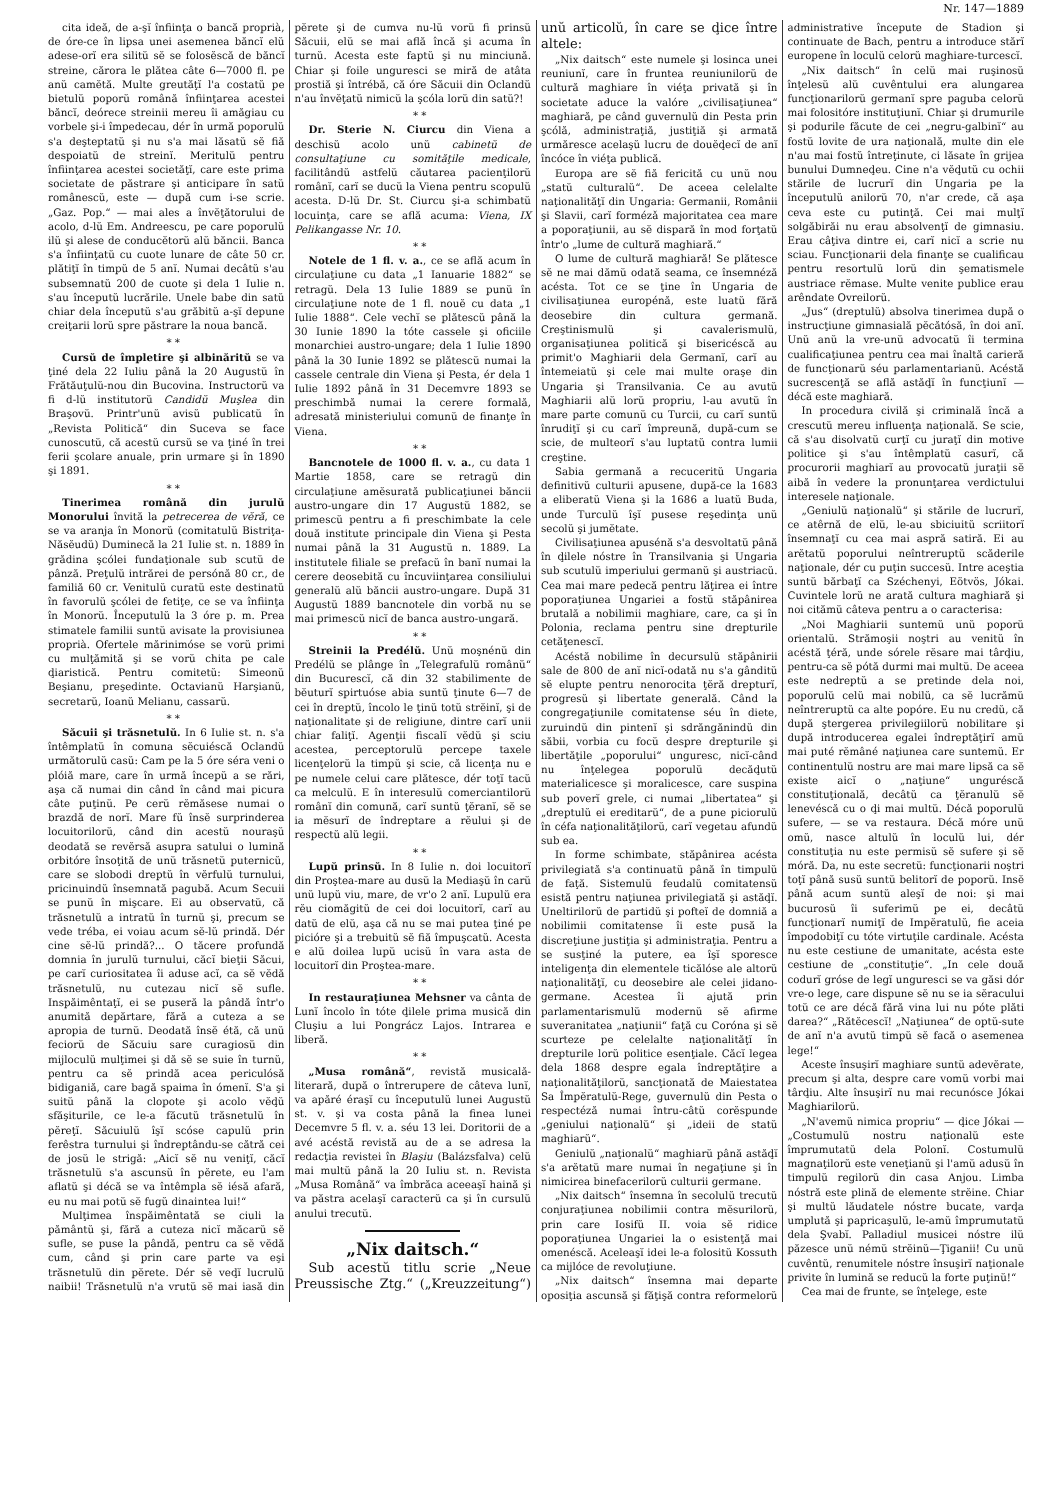Nr. 147—1889
cita ideă, de a-şĭ înfiinţa o bancă proprià, de óre-ce în lipsa unei asemenea băncĭ elŭ adese-orĭ era silitŭ sĕ se folosĕscă de băncĭ streine, cărora le plătea câte 6—7000 fl. pe anŭ camĕtă. Multe greutăţĭ l'a costatŭ pe bietulŭ poporŭ română înfiinţarea acestei băncĭ, deórece streinii mereu îi amăgiau cu vorbele şi-i împedecau, dér în urmă poporulŭ s'a deşteptatŭ şi nu s'a mai lăsatŭ sĕ fiă despoiatŭ de streinĭ. Meritulŭ pentru înfiinţarea acestei societăţĭ, care este prima societate de păstrare şi anticipare în satŭ românescŭ, este — după cum i-se scrie. „Gaz. Pop.“ — mai ales a învĕţătorului de acolo, d-lŭ Em. Andreescu, pe care poporulŭ ilŭ şi alese de conducĕtorŭ alŭ băncii. Banca s'a înfiinţatŭ cu cuote lunare de câte 50 cr. plătiţĭ în timpŭ de 5 anĭ. Numai decâtŭ s'au subsemnatŭ 200 de cuote şi dela 1 Iulie n. s'au începutŭ lucrările. Unele babe din satŭ chiar dela începutŭ s'au grăbitŭ a-şĭ depune creiţarii lorŭ spre păstrare la noua bancă.
* *
Cursŭ de împletire şi albinăritŭ se va ţiné dela 22 Iuliu până la 20 Augustŭ în Frătăuţulŭ-nou din Bucovina. Instructorŭ va fi d-lŭ institutorŭ Candidŭ Muşlea din Braşovŭ. Printr'unŭ avisŭ publicatŭ în „Revista Politică“ din Suceva se face cunoscutŭ, că acestŭ cursŭ se va ţiné în trei ferii şcolare anuale, prin urmare şi în 1890 şi 1891.
* *
Tinerimea română din jurulŭ Monorului învită la petrecerea de vĕră, ce se va aranja în Monorŭ (comitatulŭ Bistriţa-Năsĕudŭ) Duminecă la 21 Iulie st. n. 1889 în grădina şcólei fundaţionale sub scutŭ de pânză. Preţulŭ intrărei de persónă 80 cr., de familiă 60 cr. Venitulŭ curatŭ este destinatŭ în favorulŭ şcólei de fetiţe, ce se va înfiinţa în Monorŭ. Începutulŭ la 3 óre p. m. Prea stimatele familii suntŭ avisate la provisiunea proprià. Ofertele mărinimóse se vorŭ primi cu mulţămită şi se vorŭ chita pe cale ḑiaristică. Pentru comitetŭ: Simeonŭ Beşianu, preşedinte. Octavianŭ Harşianŭ, secretarŭ, Ioanŭ Melianu, cassarŭ.
* *
Săcuii şi trăsnetulŭ. In 6 Iulie st. n. s'a întêmplatŭ în comuna sĕcuiéscă Oclandŭ următorulŭ casŭ: Cam pe la 5 óre séra veni o plóiă mare, care în urmă începŭ a se rări, aşa că numai din când în când mai picura câte puţinŭ. Pe cerŭ rĕmăsese numai o brazdă de norĭ. Mare fŭ însĕ surprinderea locuitorilorŭ, când din acestŭ nouraşŭ deodată se revĕrsă asupra satului o lumină orbitóre însoţită de unŭ trăsnetŭ puternicŭ, care se slobodi dreptŭ în vĕrfulŭ turnului, pricinuindŭ însemnată pagubă. Acum Secuii se punŭ în mişcare. Ei au observatŭ, că trăsnetulŭ a intratŭ în turnŭ şi, precum se vede tréba, ei voiau acum sĕ-lŭ prindă. Dér cine sĕ-lŭ prindă?... O tăcere profundă domnia în jurulŭ turnului, căcĭ bieţii Săcui, pe carĭ curiositatea îi aduse acĭ, ca sĕ vĕdă trăsnetulŭ, nu cutezau nicĭ sĕ sufle. Inspăimêntaţĭ, ei se puseră la pândă într'o anumită depărtare, fără a cuteza a se apropia de turnŭ. Deodată însĕ étă, că unŭ feciorŭ de Săcuiu sare curagiosŭ din mijloculŭ mulţimei şi dă sĕ se suie în turnŭ, pentru ca sĕ prindă acea periculósă bidiganiă, care bagă spaima în ómenĭ. S'a şi suitŭ până la clopote şi acolo vĕḑŭ sfăşiturile, ce le-a făcutŭ trăsnetulŭ în pĕreţĭ. Săcuiulŭ îşĭ scóse capulŭ prin ferêstra turnului şi îndreptându-se cătră cei de josŭ le strigă: „Aicĭ sĕ nu veniţĭ, căcĭ trăsnetulŭ s'a ascunsŭ în pĕrete, eu l'am aflatŭ şi décă se va întêmpla sĕ iésă afară, eu nu mai potŭ sĕ fugŭ dinaintea lui!“
Mulţimea înspăimêntată se ciuli la pământŭ şi, fără a cuteza nicĭ măcarŭ sĕ sufle, se puse la pândă, pentru ca sĕ vĕdă cum, când şi prin care parte va eşi trăsnetulŭ din pĕrete. Dér sĕ veḑĭ lucrulŭ naibii! Trăsnetulŭ n'a vrutŭ sĕ mai iasă din pĕrete şi de cumva nu-lŭ vorŭ fi prinsŭ Săcuii, elŭ se mai află încă şi acuma în turnŭ. Acesta este faptŭ şi nu minciună. Chiar şi foile unguresci se miră de atâta prostiă şi întrébă, că óre Săcuii din Oclandŭ n'au învĕţatŭ nimicŭ la şcóla lorŭ din satŭ?!
* *
Dr. Sterie N. Ciurcu din Viena a deschisŭ acolo unŭ cabinetŭ de consultaţiune cu somităţile medicale, facilitândŭ astfelŭ căutarea pacienţilorŭ românĭ, carĭ se ducŭ la Viena pentru scopulŭ acesta. D-lŭ Dr. St. Ciurcu şi-a schimbatŭ locuinţa, care se află acuma: Viena, IX Pelikangasse Nr. 10.
* *
Notele de 1 fl. v. a., ce se află acum în circulaţiune cu data „1 Ianuarie 1882“ se retragŭ. Dela 13 Iulie 1889 se punŭ în circulaţiune note de 1 fl. nouĕ cu data „1 Iulie 1888“. Cele vechĭ se plătescŭ până la 30 Iunie 1890 la tóte cassele şi oficiile monarchiei austro-ungare; dela 1 Iulie 1890 până la 30 Iunie 1892 se plătescŭ numai la cassele centrale din Viena şi Pesta, ér dela 1 Iulie 1892 până în 31 Decemvre 1893 se preschimbă numai la cerere formală, adresată ministeriului comunŭ de finanţe în Viena.
* *
Bancnotele de 1000 fl. v. a., cu data 1 Martie 1858, care se retragŭ din circulaţiune amĕsurată publicaţiunei băncii austro-ungare din 17 Augustŭ 1882, se primescŭ pentru a fi preschimbate la cele două institute principale din Viena şi Pesta numai până la 31 Augustŭ n. 1889. La institutele filiale se prefacŭ în banĭ numai la cerere deosebită cu încuviinţarea consiliului generalŭ alŭ băncii austro-ungare. După 31 Augustŭ 1889 bancnotele din vorbă nu se mai primescŭ nicĭ de banca austro-ungară.
* *
Streinii la Predélŭ. Unŭ moşnénŭ din Predélŭ se plânge în „Telegrafulŭ românŭ“ din Bucurescĭ, că din 32 stabilimente de bĕuturĭ spirtuóse abia suntŭ ţinute 6—7 de cei în dreptŭ, încolo le ţinŭ totŭ strĕinĭ, şi de naţionalitate şi de religiune, dintre carĭ unii chiar faliţĭ. Agenţii fiscalĭ vĕdŭ şi sciu acestea, perceptorulŭ percepe taxele licenţelorŭ la timpŭ şi scie, că licenţa nu e pe numele celui care plătesce, dér toţĭ tacŭ ca melculŭ. E în interesulŭ comerciantilorŭ românĭ din comună, carĭ suntŭ ţĕranĭ, sĕ se ia mĕsurĭ de îndreptare a rĕului şi de respectŭ alŭ legii.
* *
Lupŭ prinsŭ. In 8 Iulie n. doi locuitorĭ din Proştea-mare au dusŭ la Mediaşŭ în carŭ unŭ lupŭ viu, mare, de vr'o 2 anĭ. Lupulŭ era rĕu ciomăgitŭ de cei doi locuitorĭ, carĭ au datŭ de elŭ, aşa că nu se mai putea ţiné pe picióre şi a trebuitŭ sĕ fiă împuşcatŭ. Acesta e alŭ doilea lupŭ ucisŭ în vara asta de locuitorĭ din Proştea-mare.
* *
In restauraţiunea Mehsner va cânta de Lunĭ încolo în tóte ḑilele prima musică din Cluşiu a lui Pongrácz Lajos. Intrarea e liberă.
* *
„Musa română“, revistă musicală-literară, după o întrerupere de câteva lunĭ, va apăré éraşĭ cu începutulŭ lunei Augustŭ st. v. şi va costa până la finea lunei Decemvre 5 fl. v. a. séu 13 lei. Doritorii de a avé acéstă revistă au de a se adresa la redacţia revistei în Blaşiu (Balázsfalva) celŭ mai multŭ până la 20 Iuliu st. n. Revista „Musa Română“ va îmbrăca aceeaşĭ haină şi va păstra acelaşĭ caracterŭ ca şi în cursulŭ anului trecutŭ.
„Nix daitsch.“
Sub acestŭ titlu scrie „Neue Preussische Ztg.“ („Kreuzzeitung“) unŭ articolŭ, în care se ḑice între altele:
„Nix daitsch“ este numele şi losinca unei reuniunĭ, care în fruntea reuniunilorŭ de cultură maghiare în viéţa privată şi în societate aduce la valóre „civilisaţiunea“ maghiară, pe când guvernulŭ din Pesta prin şcólă, administraţiă, justiţiă şi armată urmăresce acelaşŭ lucru de douĕḑecĭ de anĭ încóce în viéţa publică.
Europa are sĕ fiă fericită cu unŭ nou „statŭ culturalŭ“. De aceea celelalte naţionalităţĭ din Ungaria: Germanii, Românii şi Slavii, carĭ formézǎ majoritatea cea mare a poporaţiunii, au sĕ dispară în mod forţatŭ într'o „lume de cultură maghiară.“
O lume de cultură maghiară! Se plătesce sĕ ne mai dămŭ odată seama, ce însemnéză acésta. Tot ce se ţine în Ungaria de civilisaţiunea europénă, este luatŭ fără deosebire din cultura germană. Creştinismulŭ şi cavalerismulŭ, organisaţiunea politică şi bisericéscă au primit'o Maghiarii dela Germanĭ, carĭ au întemeiatŭ şi cele mai multe oraşe din Ungaria şi Transilvania. Ce au avutŭ Maghiarii alŭ lorŭ propriu, l-au avutŭ în mare parte comunŭ cu Turcii, cu carĭ suntŭ înrudiţĭ şi cu carĭ împreună, după-cum se scie, de multeorĭ s'au luptatŭ contra lumii creştine.
Sabia germană a recuceritŭ Ungaria definitivŭ culturii apusene, după-ce la 1683 a eliberatŭ Viena şi la 1686 a luatŭ Buda, unde Turculŭ îşĭ pusese reşedinţa unŭ secolŭ şi jumĕtate.
Civilisaţiunea apusénă s'a desvoltatŭ până în ḑilele nóstre în Transilvania şi Ungaria sub scutulŭ imperiului germanŭ şi austriacŭ. Cea mai mare pedecă pentru lăţirea ei între poporaţiunea Ungariei a fostŭ stăpânirea brutală a nobilimii maghiare, care, ca şi în Polonia, reclama pentru sine drepturile cetăţenescĭ.
Acéstă nobilime în decursulŭ stăpânirii sale de 800 de anĭ nicĭ-odată nu s'a gânditŭ sĕ elupte pentru nenorocita ţĕră drepturĭ, progresŭ şi libertate generală. Când la congregaţiunile comitatense séu în diete, zuruindŭ din pintenĭ şi sdrăngănindŭ din săbii, vorbia cu focŭ despre drepturile şi libertăţile „poporului“ unguresc, nicĭ-când nu înţelegea poporulŭ decăḑutŭ materialicesce şi moralicesce, care suspina sub poverĭ grele, ci numai „libertatea“ şi „dreptulŭ ei ereditarŭ“, de a pune piciorulŭ în céfa naţionalităţilorŭ, carĭ vegetau afundŭ sub ea.
In forme schimbate, stăpânirea acésta privilegiată s'a continuatŭ până în timpulŭ de faţă. Sistemulŭ feudalŭ comitatensŭ esistă pentru naţiunea privilegiată şi astăḑĭ. Uneltirilorŭ de partidŭ şi pofteĭ de domniă a nobilimii comitatense îi este pusă la discreţiune justiţia şi administraţia. Pentru a se susţiné la putere, ea îşĭ sporesce inteligenţa din elementele ticălóse ale altorŭ naţionalităţĭ, cu deosebire ale celei jidano-germane. Acestea îi ajută prin parlamentarismulŭ modernŭ sĕ afirme suveranitatea „naţiunii“ faţă cu Coróna şi sĕ scurteze pe celelalte naţionalităţĭ în drepturile lorŭ politice esenţiale. Căcĭ legea dela 1868 despre egala îndreptăţire a naţionalităţilorŭ, sancţionată de Maiestatea Sa Împĕratulŭ-Rege, guvernulŭ din Pesta o respectéză numai întru-câtŭ corĕspunde „geniului naţionalŭ“ şi „ideii de statŭ maghiarŭ“.
Geniulŭ „naţionalŭ“ maghiarŭ până astăḑĭ s'a arĕtatŭ mare numai în negaţiune şi în nimicirea binefacerilorŭ culturii germane.
„Nix daitsch“ însemna în secolulŭ trecutŭ conjuraţiunea nobilimii contra mĕsurilorŭ, prin care Iosifŭ II. voia sĕ ridice poporaţiunea Ungariei la o esistenţă mai omenéscă. Aceleaşĭ idei le-a folositŭ Kossuth ca mijlóce de revoluţiune.
„Nix daitsch“ însemna mai departe oposiţia ascunsă şi făţişă contra reformelorŭ administrative începute de Stadion şi continuate de Bach, pentru a introduce stărĭ europene în loculŭ celorŭ maghiare-turcescĭ.
„Nix daitsch“ în celŭ mai ruşinosŭ înţelesŭ alŭ cuvêntului era alungarea funcţionarilorŭ germanĭ spre paguba celorŭ mai folositóre instituţiunĭ. Chiar şi drumurile şi podurile făcute de cei „negru-galbinĭ“ au fostŭ lovite de ura naţională, multe din ele n'au mai fostŭ întreţinute, ci lăsate în grijea bunului Dumneḑeu. Cine n'a vĕḑutŭ cu ochii stările de lucrurĭ din Ungaria pe la începutulŭ anilorŭ 70, n'ar crede, că aşa ceva este cu putinţă. Cei mai mulţĭ solgăbirăi nu erau absolvenţĭ de gimnasiu. Erau câţiva dintre ei, carĭ nicĭ a scrie nu sciau. Funcţionarii dela finanţe se cualificau pentru resortulŭ lorŭ din şematismele austriace rĕmase. Multe venite publice erau arêndate Ovreilorŭ.
„Jus“ (dreptulŭ) absolva tinerimea după o instrucţiune gimnasială pĕcătósă, în doi anĭ. Unŭ anŭ la vre-unŭ advocatŭ îi termina cualificaţiunea pentru cea mai înaltă carieră de funcţionarŭ séu parlamentarianŭ. Acéstă sucrescenţă se află astăḑĭ în funcţiunĭ — décă este maghiară.
In procedura civilă şi criminală încă a crescutŭ mereu influenţa naţională. Se scie, că s'au disolvatŭ curţĭ cu juraţĭ din motive politice şi s'au întêmplatŭ casurĭ, că procurorii maghiarĭ au provocatŭ juraţii sĕ aibă în vedere la pronunţarea verdictului interesele naţionale.
„Geniulŭ naţionalŭ“ şi stările de lucrurĭ, ce atêrnă de elŭ, le-au sbiciuitŭ scriitorĭ însemnaţĭ cu cea mai aspră satiră. Ei au arĕtatŭ poporului neîntreruptŭ scăderile naţionale, dér cu puţin succesŭ. Intre aceştia suntŭ bărbaţĭ ca Széchenyi, Eötvös, Jókai. Cuvintele lorŭ ne arată cultura maghiară şi noi citămŭ câteva pentru a o caracterisa:
„Noi Maghiarii suntemŭ unŭ poporŭ orientalŭ. Strămoşii noştri au venitŭ în acéstă ţéră, unde sórele rĕsare mai târḑiu, pentru-ca sĕ pótă durmi mai multŭ. De aceea este nedreptŭ a se pretinde dela noi, poporulŭ celŭ mai nobilŭ, ca sĕ lucrămŭ neîntreruptŭ ca alte popóre. Eu nu credŭ, că după ştergerea privilegiilorŭ nobilitare şi după introducerea egalei îndreptăţirĭ amŭ mai puté rĕmâné naţiunea care suntemŭ. Er continentulŭ nostru are mai mare lipsă ca sĕ existe aicĭ o „naţiune“ unguréscă constituţională, decâtŭ ca ţĕranulŭ sĕ lenevéscă cu o ḑi mai multŭ. Décă poporulŭ sufere, — se va restaura. Décă móre unŭ omŭ, nasce altulŭ în loculŭ lui, dér constituţia nu este permisŭ sĕ sufere şi sĕ móră. Da, nu este secretŭ: funcţionarii noştri toţĭ până susŭ suntŭ belitorĭ de poporŭ. Insĕ până acum suntŭ aleşĭ de noi: şi mai bucurosŭ îi suferimŭ pe ei, decâtŭ funcţionarĭ numiţĭ de Impĕratulŭ, fie aceia împodobiţĭ cu tóte virtuţile cardinale. Acésta nu este cestiune de umanitate, acésta este cestiune de „constituţie“. „In cele două codurĭ gróse de legĭ unguresci se va găsi dór vre-o lege, care dispune sĕ nu se ia sĕracului totŭ ce are décă fără vina lui nu póte plăti darea?“ „Rătĕcescĭ! „Naţiunea“ de optŭ-sute de anĭ n'a avutŭ timpŭ sĕ facă o asemenea lege!“
Aceste însuşirĭ maghiare suntŭ adevĕrate, precum şi alta, despre care vomŭ vorbi mai târḑiu. Alte însuşirĭ nu mai recunósce Jókai Maghiarilorŭ.
„N'avemŭ nimica propriu“ — ḑice Jókai — „Costumulŭ nostru naţionalŭ este împrumutatŭ dela Polonĭ. Costumulŭ magnaţilorŭ este veneţianŭ şi l'amŭ adusŭ în timpulŭ regilorŭ din casa Anjou. Limba nóstră este plină de elemente strĕine. Chiar şi multŭ lăudatele nóstre bucate, varḑa umplută şi papricaşulŭ, le-amŭ împrumutatŭ dela Şvabĭ. Palladiul musicei nóstre ilŭ păzesce unŭ némŭ strĕinŭ—Ţiganii! Cu unŭ cuvêntŭ, renumitele nóstre însuşirĭ naţionale privite în lumină se reducŭ la forte puţinŭ!“
Cea mai de frunte, se înţelege, este